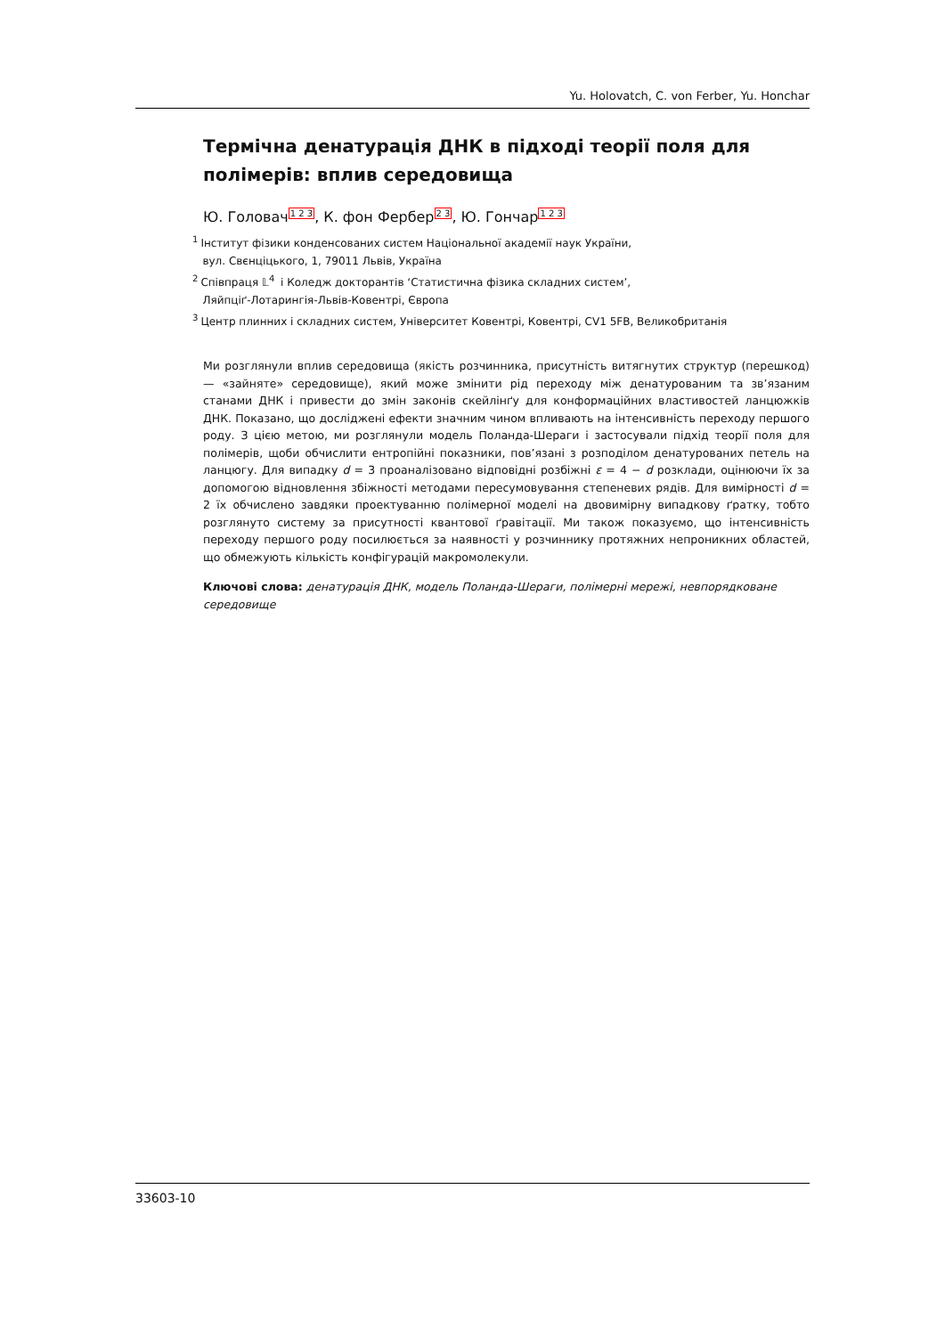Yu. Holovatch, C. von Ferber, Yu. Honchar
Термічна денатурація ДНК в підході теорії поля для полімерів: вплив середовища
Ю. Головач<sup>1 2 3</sup>, К. фон Фербер<sup>2 3</sup>, Ю. Гончар<sup>1 2 3</sup>
<sup>1</sup> Інститут фізики конденсованих систем Національної академії наук України,
вул. Свєнціцького, 1, 79011 Львів, Україна
<sup>2</sup> Співпраця 𝕃<sup>4</sup> і Коледж докторантів ‘Статистична фізика складних систем’,
Ляйпціґ-Лотарингія-Львів-Ковентрі, Європа
<sup>3</sup> Центр плинних і складних систем, Університет Ковентрі, Ковентрі, CV1 5FB, Великобританія
Ми розглянули вплив середовища (якість розчинника, присутність витягнутих структур (перешкод) — «зайняте» середовище), який може змінити рід переходу між денатурованим та зв’язаним станами ДНК і привести до змін законів скейлінґу для конформаційних властивостей ланцюжків ДНК. Показано, що досліджені ефекти значним чином впливають на інтенсивність переходу першого роду. З цією метою, ми розглянули модель Поланда-Шераги і застосували підхід теорії поля для полімерів, щоби обчислити ентропійні показники, пов’язані з розподілом денатурованих петель на ланцюгу. Для випадку d = 3 проаналізовано відповідні розбіжні ε = 4 − d розклади, оцінюючи їх за допомогою відновлення збіжності методами пересумовування степеневих рядів. Для вимірності d = 2 їх обчислено завдяки проектуванню полімерної моделі на двовимірну випадкову ґратку, тобто розглянуто систему за присутності квантової ґравітації. Ми також показуємо, що інтенсивність переходу першого роду посилюється за наявності у розчиннику протяжних непроникних областей, що обмежують кількість конфігурацій макромолекули.
Ключові слова: денатурація ДНК, модель Поланда-Шераги, полімерні мережі, невпорядковане середовище
33603-10